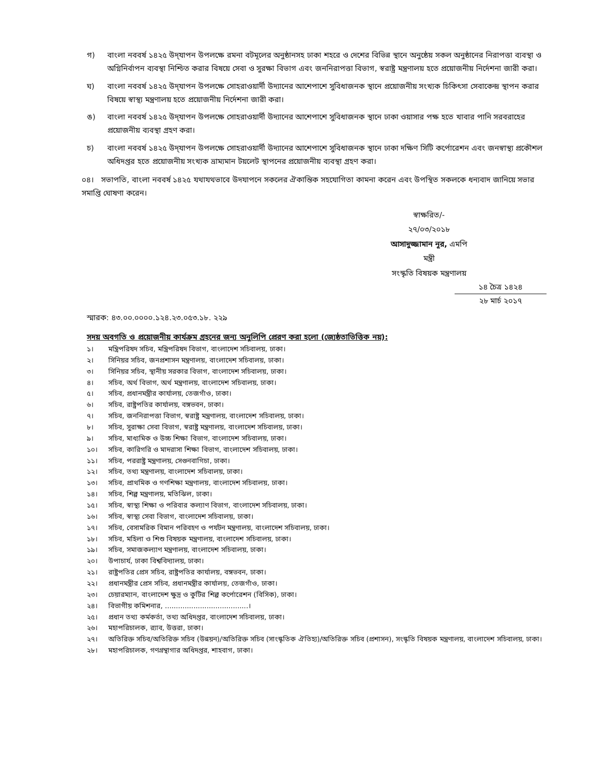গ) বাংলা নববর্ষ ১৪২৫ উদ্‌যাপন উপলক্ষে রমনা বটমূলের অনুষ্ঠানসহ ঢাকা শহরে ও দেশের বিভিন্ন স্থানে অনুষ্ঠেয় সকল অনুষ্ঠানের নিরাপত্তা ব্যবস্থা ও অগ্নিনির্বাপন ব্যবস্থা নিশ্চিত করার বিষয়ে সেবা ও সুরক্ষা বিভাগ এবং জননিরাপত্তা বিভাগ, স্বরাষ্ট্র মন্ত্রণালয় হতে প্রয়োজনীয় নির্দেশনা জারী করা।
ঘ) বাংলা নববর্ষ ১৪২৫ উদ্‌যাপন উপলক্ষে সোহরাওয়ার্দী উদ্যানের আশেপাশে সুবিধাজনক স্থানে প্রয়োজনীয় সংখ্যক চিকিৎসা সেবাকেন্দ্র স্থাপন করার বিষয়ে স্বাস্থ্য মন্ত্রণালয় হতে প্রয়োজনীয় নির্দেশনা জারী করা।
ঙ) বাংলা নববর্ষ ১৪২৫ উদ্‌যাপন উপলক্ষে সোহরাওয়ার্দী উদ্যানের আশেপাশে সুবিধাজনক স্থানে ঢাকা ওয়াসার পক্ষ হতে খাবার পানি সরবরাহের প্রয়োজনীয় ব্যবস্থা গ্রহণ করা।
চ) বাংলা নববর্ষ ১৪২৫ উদ্‌যাপন উপলক্ষে সোহরাওয়ার্দী উদ্যানের আশেপাশে সুবিধাজনক স্থানে ঢাকা দক্ষিণ সিটি কর্পোরেশন এবং জনস্বাস্থ্য প্রকৌশল অধিদপ্তর হতে প্রয়োজনীয় সংখ্যক ভ্রাম্যমান টয়লেট স্থাপনের প্রয়োজনীয় ব্যবস্থা গ্রহণ করা।
০৪। সভাপতি, বাংলা নববর্ষ ১৪২৫ যথাযথভাবে উদযাপনে সকলের ঐকান্তিক সহযোগিতা কামনা করেন এবং উপস্থিত সকলকে ধন্যবাদ জানিয়ে সভার সমাপ্তি ঘোষণা করেন।
স্বাক্ষরিত/-
২৭/০৩/২০১৮
আসাদুজ্জামান নূর, এমপি
মন্ত্রী
সংস্কৃতি বিষয়ক মন্ত্রণালয়
১৪ চৈত্র ১৪২৪
২৮ মার্চ ২০১৭
স্মারক: ৪৩.০০.০০০০.১২৪.২৩.০৫৩.১৮. ২২৯
সদয় অবগতি ও প্রয়োজনীয় কার্যক্রম গ্রহনের জন্য অনুলিপি প্রেরণ করা হলো (জ্যেষ্ঠতাভিত্তিক নয়):
১। মন্ত্রিপরিষদ সচিব, মন্ত্রিপরিষদ বিভাগ, বাংলাদেশ সচিবালয়, ঢাকা।
২। সিনিয়র সচিব, জনপ্রশাসন মন্ত্রণালয়, বাংলাদেশ সচিবালয়, ঢাকা।
৩। সিনিয়র সচিব, স্থানীয় সরকার বিভাগ, বাংলাদেশ সচিবালয়, ঢাকা।
৪। সচিব, অর্থ বিভাগ, অর্থ মন্ত্রণালয়, বাংলাদেশ সচিবালয়, ঢাকা।
৫। সচিব, প্রধানমন্ত্রীর কার্যালয়, তেজগাঁও, ঢাকা।
৬। সচিব, রাষ্ট্রপতির কার্যালয়, বঙ্গভবন, ঢাকা।
৭। সচিব, জননিরাপত্তা বিভাগ, স্বরাষ্ট্র মন্ত্রণালয়, বাংলাদেশ সচিবালয়, ঢাকা।
৮। সচিব, সুরাক্ষা সেবা বিভাগ, স্বরাষ্ট্র মন্ত্রণালয়, বাংলাদেশ সচিবালয়, ঢাকা।
৯। সচিব, মাধ্যমিক ও উচ্চ শিক্ষা বিভাগ, বাংলাদেশ সচিবালয়, ঢাকা।
১০। সচিব, কারিগরি ও মাদরাসা শিক্ষা বিভাগ, বাংলাদেশ সচিবালয়, ঢাকা।
১১। সচিব, পররাষ্ট্র মন্ত্রণালয়, সেগুনবাগিচা, ঢাকা।
১২। সচিব, তথ্য মন্ত্রণালয়, বাংলাদেশ সচিবালয়, ঢাকা।
১৩। সচিব, প্রাথমিক ও গণশিক্ষা মন্ত্রণালয়, বাংলাদেশ সচিবালয়, ঢাকা।
১৪। সচিব, শিল্প মন্ত্রণালয়, মতিঝিল, ঢাকা।
১৫। সচিব, স্বাস্থ্য শিক্ষা ও পরিবার কল্যাণ বিভাগ, বাংলাদেশ সচিবালয়, ঢাকা।
১৬। সচিব, স্বাস্থ্য সেবা বিভাগ, বাংলাদেশ সচিবালয়, ঢাকা।
১৭। সচিব, বেসামরিক বিমান পরিবহণ ও পর্যটন মন্ত্রণালয়, বাংলাদেশ সচিবালয়, ঢাকা।
১৮। সচিব, মহিলা ও শিশু বিষয়ক মন্ত্রণালয়, বাংলাদেশ সচিবালয়, ঢাকা।
১৯। সচিব, সমাজকল্যাণ মন্ত্রণালয়, বাংলাদেশ সচিবালয়, ঢাকা।
২০। উপাচার্য, ঢাকা বিশ্ববিদ্যালয়, ঢাকা।
২১। রাষ্ট্রপতির প্রেস সচিব, রাষ্ট্রপতির কার্যালয়, বঙ্গভবন, ঢাকা।
২২। প্রধানমন্ত্রীর প্রেস সচিব, প্রধানমন্ত্রীর কার্যালয়, তেজগাঁও, ঢাকা।
২৩। চেয়ারম্যান, বাংলাদেশ ক্ষুদ্র ও কুটির শিল্প কর্পোরেশন (বিসিক), ঢাকা।
২৪। বিভাগীয় কমিশনার, ......................................।
২৫। প্রধান তথ্য কর্মকর্তা, তথ্য অধিদপ্তর, বাংলাদেশ সচিবালয়, ঢাকা।
২৬। মহাপরিচালক, র‍্যাব, উত্তরা, ঢাকা।
২৭। অতিরিক্ত সচিব/অতিরিক্ত সচিব (উন্নয়ন)/অতিরিক্ত সচিব (সাংস্কৃতিক ঐতিহ্য)/অতিরিক্ত সচিব (প্রশাসন), সংস্কৃতি বিষয়ক মন্ত্রণালয়, বাংলাদেশ সচিবালয়, ঢাকা।
২৮। মহাপরিচালক, গণগ্রন্থাগার অধিদপ্তর, শাহবাগ, ঢাকা।